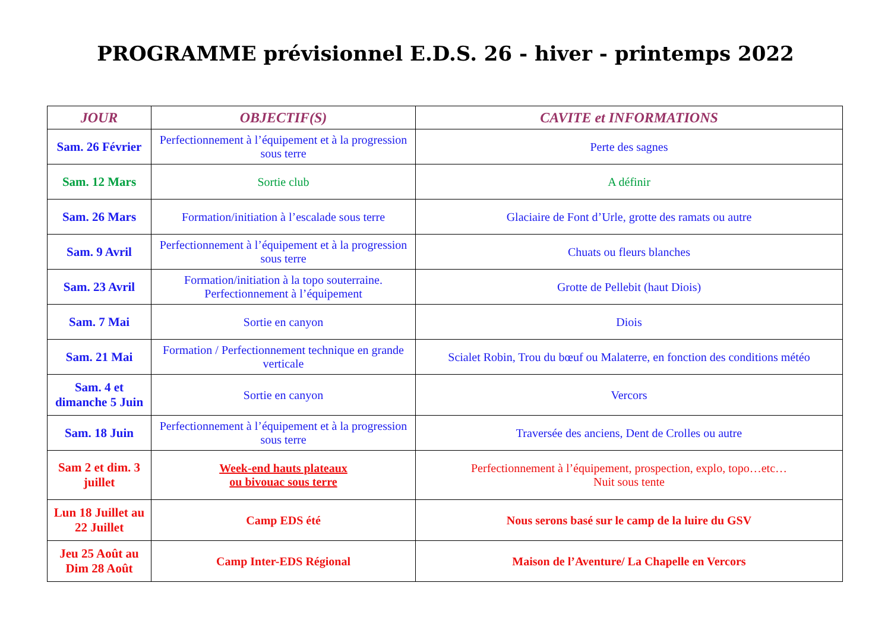PROGRAMME prévisionnel E.D.S. 26 - hiver - printemps 2022
| JOUR | OBJECTIF(S) | CAVITE et INFORMATIONS |
| --- | --- | --- |
| Sam. 26 Février | Perfectionnement à l’équipement et à la progression sous terre | Perte des sagnes |
| Sam. 12 Mars | Sortie club | A définir |
| Sam. 26 Mars | Formation/initiation à l’escalade sous terre | Glaciaire de Font d’Urle, grotte des ramats ou autre |
| Sam. 9 Avril | Perfectionnement à l’équipement et à la progression sous terre | Chuats ou fleurs blanches |
| Sam. 23 Avril | Formation/initiation à la topo souterraine. Perfectionnement à l’équipement | Grotte de Pellebit (haut Diois) |
| Sam. 7 Mai | Sortie en canyon | Diois |
| Sam. 21 Mai | Formation / Perfectionnement technique en grande verticale | Scialet Robin, Trou du bœuf ou Malaterre, en fonction des conditions météo |
| Sam. 4 et dimanche 5 Juin | Sortie en canyon | Vercors |
| Sam. 18 Juin | Perfectionnement à l’équipement et à la progression sous terre | Traversée des anciens, Dent de Crolles ou autre |
| Sam 2 et dim. 3 juillet | Week-end hauts plateaux ou bivouac sous terre | Perfectionnement à l’équipement, prospection, explo, topo…etc… Nuit sous tente |
| Lun 18 Juillet au 22 Juillet | Camp EDS été | Nous serons basé sur le camp de la luire du GSV |
| Jeu 25 Août au Dim 28 Août | Camp Inter-EDS Régional | Maison de l’Aventure/ La Chapelle en Vercors |